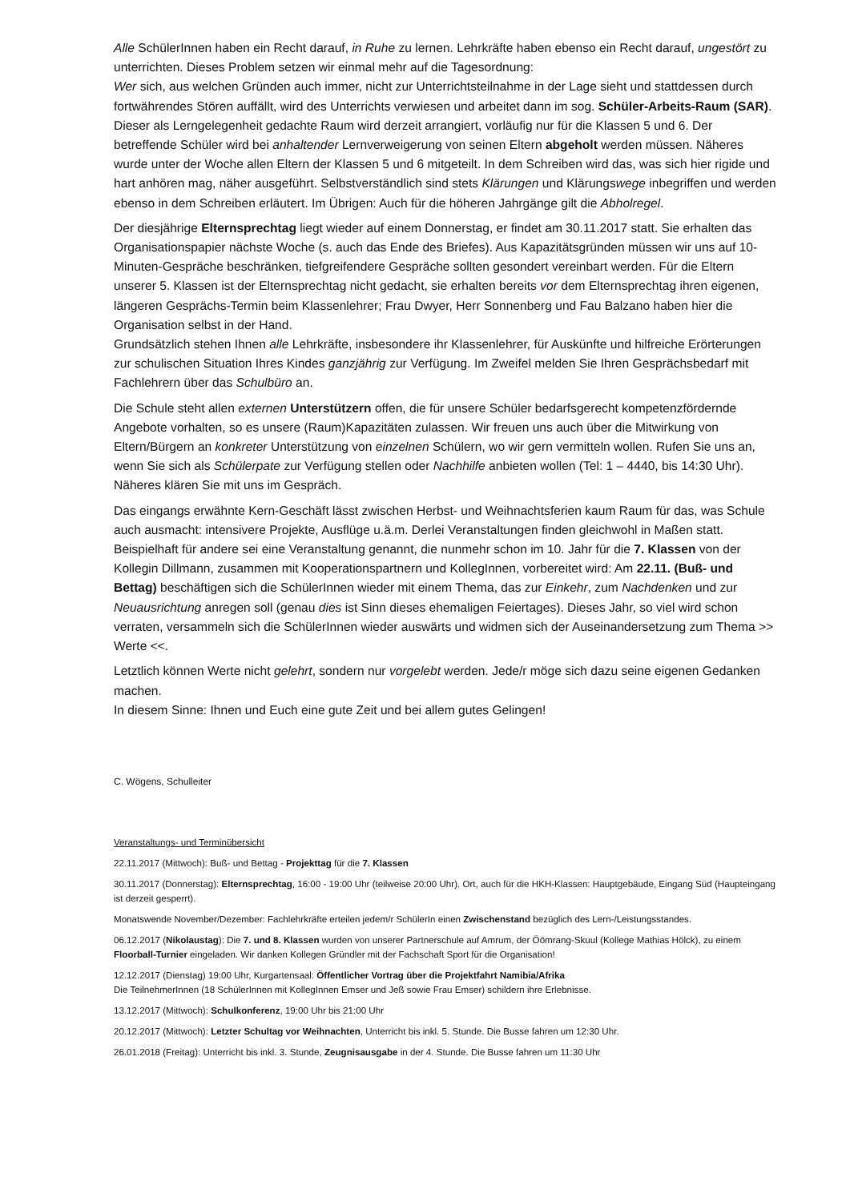Alle SchülerInnen haben ein Recht darauf, in Ruhe zu lernen. Lehrkräfte haben ebenso ein Recht darauf, ungestört zu unterrichten. Dieses Problem setzen wir einmal mehr auf die Tagesordnung:
Wer sich, aus welchen Gründen auch immer, nicht zur Unterrichtsteilnahme in der Lage sieht und stattdessen durch fortwährendes Stören auffällt, wird des Unterrichts verwiesen und arbeitet dann im sog. Schüler-Arbeits-Raum (SAR). Dieser als Lerngelegenheit gedachte Raum wird derzeit arrangiert, vorläufig nur für die Klassen 5 und 6. Der betreffende Schüler wird bei anhaltender Lernverweigerung von seinen Eltern abgeholt werden müssen. Näheres wurde unter der Woche allen Eltern der Klassen 5 und 6 mitgeteilt. In dem Schreiben wird das, was sich hier rigide und hart anhören mag, näher ausgeführt. Selbstverständlich sind stets Klärungen und Klärungswege inbegriffen und werden ebenso in dem Schreiben erläutert. Im Übrigen: Auch für die höheren Jahrgänge gilt die Abholregel.
Der diesjährige Elternsprechtag liegt wieder auf einem Donnerstag, er findet am 30.11.2017 statt. Sie erhalten das Organisationspapier nächste Woche (s. auch das Ende des Briefes). Aus Kapazitätsgründen müssen wir uns auf 10-Minuten-Gespräche beschränken, tiefgreifendere Gespräche sollten gesondert vereinbart werden. Für die Eltern unserer 5. Klassen ist der Elternsprechtag nicht gedacht, sie erhalten bereits vor dem Elternsprechtag ihren eigenen, längeren Gesprächs-Termin beim Klassenlehrer; Frau Dwyer, Herr Sonnenberg und Fau Balzano haben hier die Organisation selbst in der Hand.
Grundsätzlich stehen Ihnen alle Lehrkräfte, insbesondere ihr Klassenlehrer, für Auskünfte und hilfreiche Erörterungen zur schulischen Situation Ihres Kindes ganzjährig zur Verfügung. Im Zweifel melden Sie Ihren Gesprächsbedarf mit Fachlehrern über das Schulbüro an.
Die Schule steht allen externen Unterstützern offen, die für unsere Schüler bedarfsgerecht kompetenzfördernde Angebote vorhalten, so es unsere (Raum)Kapazitäten zulassen. Wir freuen uns auch über die Mitwirkung von Eltern/Bürgern an konkreter Unterstützung von einzelnen Schülern, wo wir gern vermitteln wollen. Rufen Sie uns an, wenn Sie sich als Schülerpate zur Verfügung stellen oder Nachhilfe anbieten wollen (Tel: 1 – 4440, bis 14:30 Uhr). Näheres klären Sie mit uns im Gespräch.
Das eingangs erwähnte Kern-Geschäft lässt zwischen Herbst- und Weihnachtsferien kaum Raum für das, was Schule auch ausmacht: intensivere Projekte, Ausflüge u.ä.m. Derlei Veranstaltungen finden gleichwohl in Maßen statt. Beispielhaft für andere sei eine Veranstaltung genannt, die nunmehr schon im 10. Jahr für die 7. Klassen von der Kollegin Dillmann, zusammen mit Kooperationspartnern und KollegInnen, vorbereitet wird: Am 22.11. (Buß- und Bettag) beschäftigen sich die SchülerInnen wieder mit einem Thema, das zur Einkehr, zum Nachdenken und zur Neuausrichtung anregen soll (genau dies ist Sinn dieses ehemaligen Feiertages). Dieses Jahr, so viel wird schon verraten, versammeln sich die SchülerInnen wieder auswärts und widmen sich der Auseinandersetzung zum Thema >> Werte <<.
Letztlich können Werte nicht gelehrt, sondern nur vorgelebt werden. Jede/r möge sich dazu seine eigenen Gedanken machen.
In diesem Sinne: Ihnen und Euch eine gute Zeit und bei allem gutes Gelingen!
C. Wögens, Schulleiter
Veranstaltungs- und Terminübersicht
22.11.2017 (Mittwoch): Buß- und Bettag - Projekttag für die 7. Klassen
30.11.2017 (Donnerstag): Elternsprechtag, 16:00 - 19:00 Uhr (teilweise 20:00 Uhr). Ort, auch für die HKH-Klassen: Hauptgebäude, Eingang Süd (Haupteingang ist derzeit gesperrt).
Monatswende November/Dezember: Fachlehrkräfte erteilen jedem/r SchülerIn einen Zwischenstand bezüglich des Lern-/Leistungsstandes.
06.12.2017 (Nikolaustag): Die 7. und 8. Klassen wurden von unserer Partnerschule auf Amrum, der Öömrang-Skuul (Kollege Mathias Hölck), zu einem Floorball-Turnier eingeladen. Wir danken Kollegen Gründler mit der Fachschaft Sport für die Organisation!
12.12.2017 (Dienstag) 19:00 Uhr, Kurgartensaal: Öffentlicher Vortrag über die Projektfahrt Namibia/Afrika
Die TeilnehmerInnen (18 SchülerInnen mit KollegInnen Emser und Jeß sowie Frau Emser) schildern ihre Erlebnisse.
13.12.2017 (Mittwoch): Schulkonferenz, 19:00 Uhr bis 21:00 Uhr
20.12.2017 (Mittwoch): Letzter Schultag vor Weihnachten, Unterricht bis inkl. 5. Stunde. Die Busse fahren um 12:30 Uhr.
26.01.2018 (Freitag): Unterricht bis inkl. 3. Stunde, Zeugnisausgabe in der 4. Stunde. Die Busse fahren um 11:30 Uhr